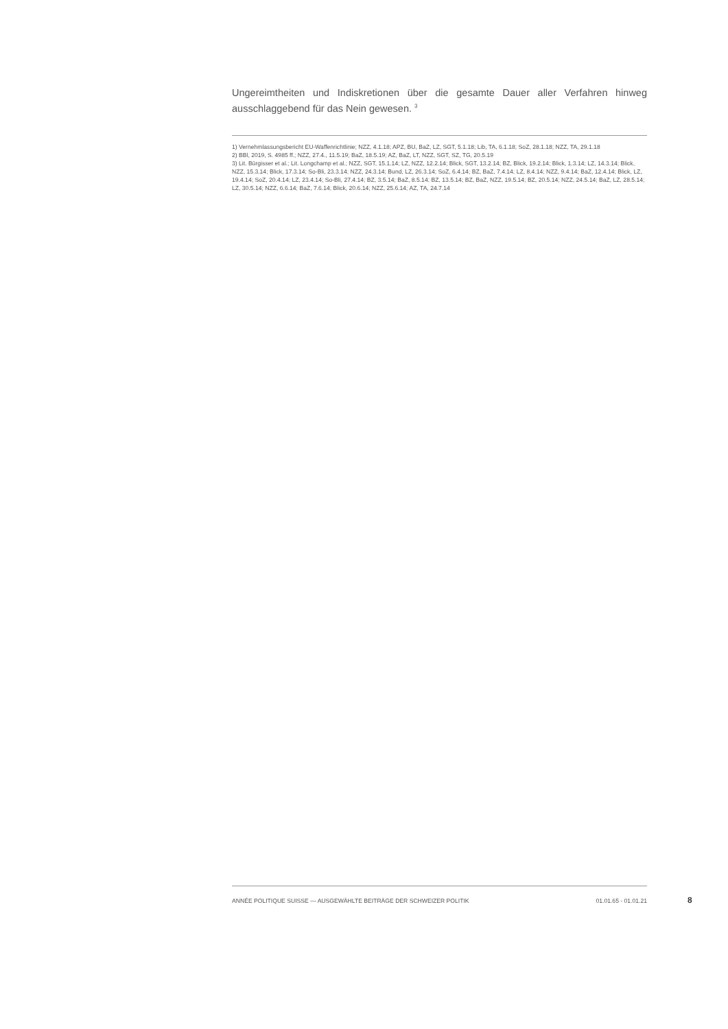Ungereimtheiten und Indiskretionen über die gesamte Dauer aller Verfahren hinweg ausschlaggebend für das Nein gewesen. <sup>3</sup>
1) Vernehmlassungsbericht EU-Waffenrichtlinie; NZZ, 4.1.18; APZ, BU, BaZ, LZ, SGT, 5.1.18; Lib, TA, 6.1.18; SoZ, 28.1.18; NZZ, TA, 29.1.18
2) BBl, 2019, S. 4985 ff.; NZZ, 27.4., 11.5.19; BaZ, 18.5.19; AZ, BaZ, LT, NZZ, SGT, SZ, TG, 20.5.19
3) Lit. Bürgisser et al.; Lit. Longchamp et al.; NZZ, SGT, 15.1.14; LZ, NZZ, 12.2.14; Blick, SGT, 13.2.14; BZ, Blick, 19.2.14; Blick, 1.3.14; LZ, 14.3.14; Blick, NZZ, 15.3.14; Blick, 17.3.14; So-Bli, 23.3.14; NZZ, 24.3.14; Bund, LZ, 26.3.14; SoZ, 6.4.14; BZ, BaZ, 7.4.14; LZ, 8.4.14; NZZ, 9.4.14; BaZ, 12.4.14; Blick, LZ, 19.4.14; SoZ, 20.4.14; LZ, 23.4.14; So-Bli, 27.4.14; BZ, 3.5.14; BaZ, 8.5.14; BZ, 13.5.14; BZ, BaZ, NZZ, 19.5.14; BZ, 20.5.14; NZZ, 24.5.14; BaZ, LZ, 28.5.14; LZ, 30.5.14; NZZ, 6.6.14; BaZ, 7.6.14; Blick, 20.6.14; NZZ, 25.6.14; AZ, TA, 24.7.14
ANNÉE POLITIQUE SUISSE — AUSGEWÄHLTE BEITRÄGE DER SCHWEIZER POLITIK 01.01.65 - 01.01.21
8